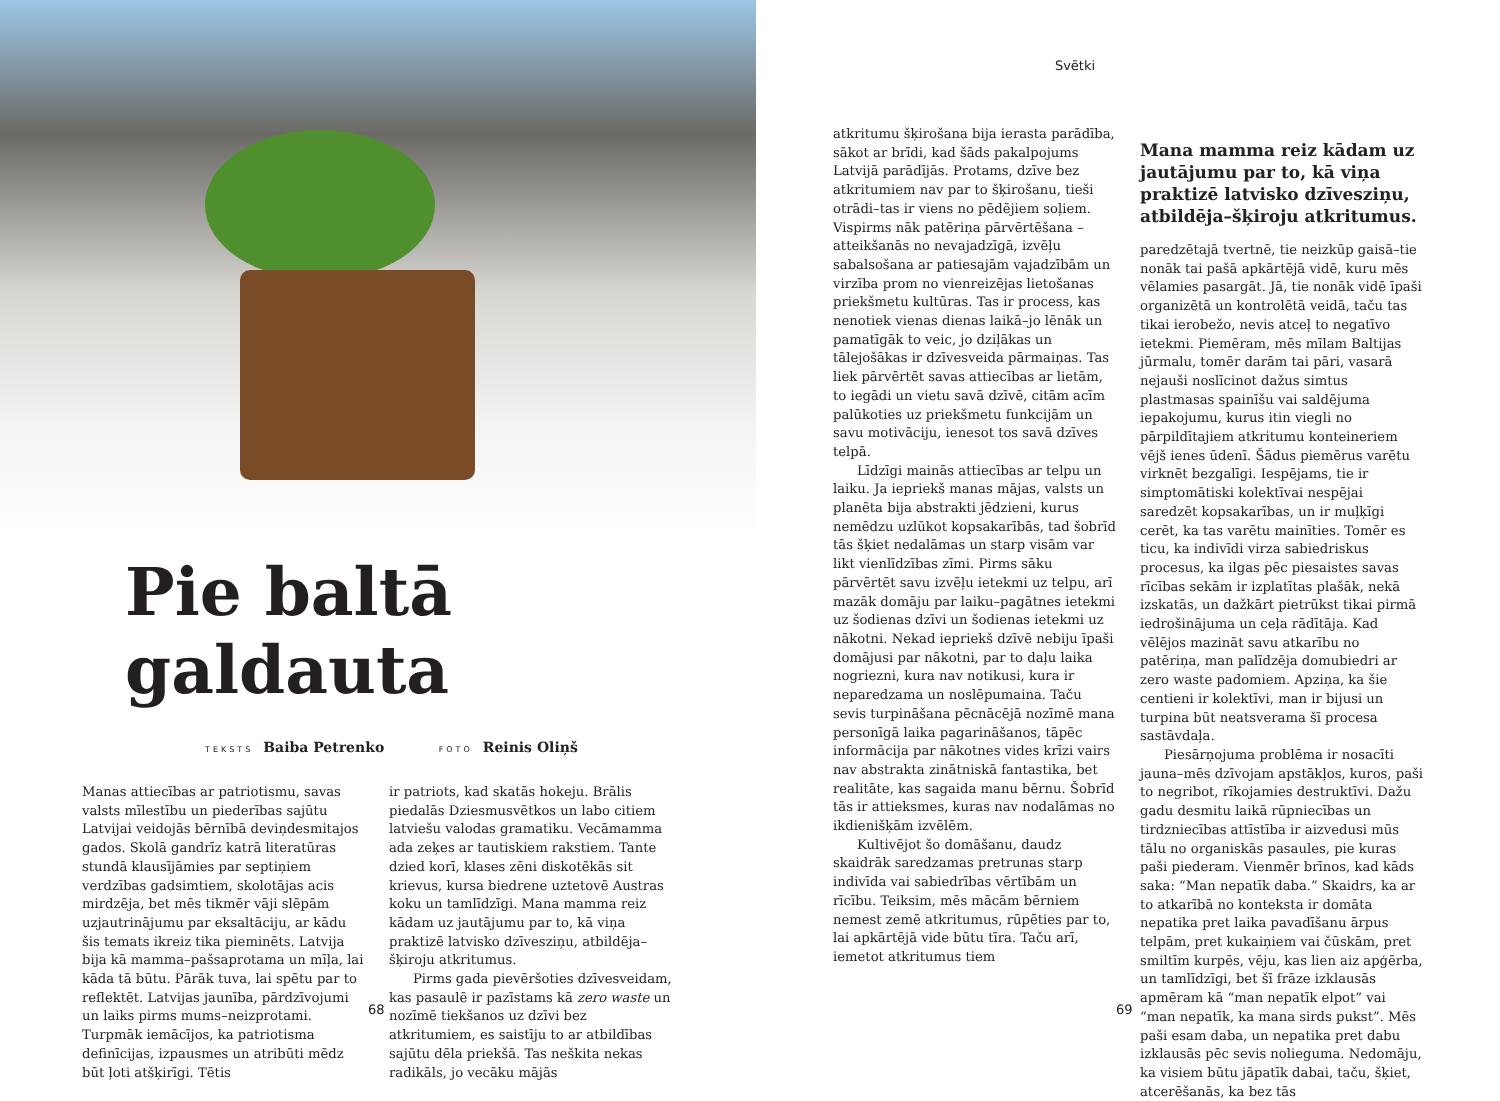Pie baltā galdauta
TEKSTS Baiba Petrenko FOTO Reinis Oliņš
Manas attiecības ar patriotismu, savas valsts mīlestību un piederības sajūtu Latvijai veidojās bērnībā deviņdesmitajos gados. Skolā gandrīz katrā literatūras stundā klausījāmies par septiņiem verdzības gadsimtiem, skolotājas acis mirdzēja, bet mēs tikmēr vāji slēpām uzjautrinājumu par eksaltāciju, ar kādu šis temats ikreiz tika pieminēts. Latvija bija kā mamma–pašsaprotama un mīļa, lai kāda tā būtu. Pārāk tuva, lai spētu par to reflektēt. Latvijas jaunība, pārdzīvojumi un laiks pirms mums–neizprotami. Turpmāk iemācījos, ka patriotisma definīcijas, izpausmes un atribūti mēdz būt ļoti atšķirīgi. Tētis
ir patriots, kad skatās hokeju. Brālis piedalās Dziesmusvētkos un labo citiem latviešu valodas gramatiku. Vecāmamma ada zeķes ar tautiskiem rakstiem. Tante dzied korī, klases zēni diskotēkās sit krievus, kursa biedrene uztetovē Austras koku un tamlīdzīgi. Mana mamma reiz kādam uz jautājumu par to, kā viņa praktizē latvisko dzīvesziņu, atbildēja–šķiroju atkritumus.
Pirms gada pievēršoties dzīvesveidam, kas pasaulē ir pazīstams kā zero waste un nozīmē tiekšanos uz dzīvi bez atkritumiem, es saistīju to ar atbildības sajūtu dēla priekšā. Tas neškita nekas radikāls, jo vecāku mājās
68
Svētki
atkritumu šķirošana bija ierasta parādība, sākot ar brīdi, kad šāds pakalpojums Latvijā parādījās. Protams, dzīve bez atkritumiem nav par to šķirošanu, tieši otrādi–tas ir viens no pēdējiem soļiem. Vispirms nāk patēriņa pārvērtēšana – atteikšanās no nevajadzīgā, izvēļu sabalsošana ar patiesajām vajadzībām un virzība prom no vienreizējas lietošanas priekšmetu kultūras. Tas ir process, kas nenotiek vienas dienas laikā–jo lēnāk un pamatīgāk to veic, jo dziļākas un tālejošākas ir dzīvesveida pārmaiņas. Tas liek pārvērtēt savas attiecības ar lietām, to iegādi un vietu savā dzīvē, citām acīm palūkoties uz priekšmetu funkcijām un savu motivāciju, ienesot tos savā dzīves telpā.
Līdzīgi mainās attiecības ar telpu un laiku. Ja iepriekš manas mājas, valsts un planēta bija abstrakti jēdzieni, kurus nemēdzu uzlūkot kopsakarībās, tad šobrīd tās šķiet nedalāmas un starp visām var likt vienlīdzības zīmi. Pirms sāku pārvērtēt savu izvēļu ietekmi uz telpu, arī mazāk domāju par laiku–pagātnes ietekmi uz šodienas dzīvi un šodienas ietekmi uz nākotni. Nekad iepriekš dzīvē nebiju īpaši domājusi par nākotni, par to daļu laika nogriezni, kura nav notikusi, kura ir neparedzama un noslēpumaina. Taču sevis turpināšana pēcnācējā nozīmē mana personīgā laika pagarināšanos, tāpēc informācija par nākotnes vides krīzi vairs nav abstrakta zinātniskā fantastika, bet realitāte, kas sagaida manu bērnu. Šobrīd tās ir attieksmes, kuras nav nodalāmas no ikdienišķām izvēlēm.
Kultivējot šo domāšanu, daudz skaidrāk saredzamas pretrunas starp indivīda vai sabiedrības vērtībām un rīcību. Teiksim, mēs mācām bērniem nemest zemē atkritumus, rūpēties par to, lai apkārtējā vide būtu tīra. Taču arī, iemetot atkritumus tiem
Mana mamma reiz kādam uz jautājumu par to, kā viņa praktizē latvisko dzīvesziņu, atbildēja–šķiroju atkritumus.
paredzētajā tvertnē, tie neizkūp gaisā–tie nonāk tai pašā apkārtējā vidē, kuru mēs vēlamies pasargāt. Jā, tie nonāk vidē īpaši organizētā un kontrolētā veidā, taču tas tikai ierobežo, nevis atceļ to negatīvo ietekmi. Piemēram, mēs mīlam Baltijas jūrmalu, tomēr darām tai pāri, vasarā nejauši noslīcinot dažus simtus plastmasas spainīšu vai saldējuma iepakojumu, kurus itin viegli no pārpildītajiem atkritumu konteineriem vējš ienes ūdenī. Šādus piemērus varētu virknēt bezgalīgi. Iespējams, tie ir simptomātiski kolektīvai nespējai saredzēt kopsakarības, un ir muļķīgi cerēt, ka tas varētu mainīties. Tomēr es ticu, ka indivīdi virza sabiedriskus procesus, ka ilgas pēc piesaistes savas rīcības sekām ir izplatītas plašāk, nekā izskatās, un dažkārt pietrūkst tikai pirmā iedrošinājuma un ceļa rādītāja. Kad vēlējos mazināt savu atkarību no patēriņa, man palīdzēja domubiedri ar zero waste padomiem. Apziņa, ka šie centieni ir kolektīvi, man ir bijusi un turpina būt neatsverama šī procesa sastāvdaļa.
Piesārņojuma problēma ir nosacīti jauna–mēs dzīvojam apstākļos, kuros, paši to negribot, rīkojamies destruktīvi. Dažu gadu desmitu laikā rūpniecības un tirdzniecības attīstība ir aizvedusi mūs tālu no organiskās pasaules, pie kuras paši piederam. Vienmēr brīnos, kad kāds saka: “Man nepatīk daba.” Skaidrs, ka ar to atkarībā no konteksta ir domāta nepatika pret laika pavadīšanu ārpus telpām, pret kukaiņiem vai čūskām, pret smiltīm kurpēs, vēju, kas lien aiz apģērba, un tamlīdzīgi, bet šī frāze izklausās apmēram kā “man nepatīk elpot” vai “man nepatīk, ka mana sirds pukst”. Mēs paši esam daba, un nepatika pret dabu izklausās pēc sevis nolieguma. Nedomāju, ka visiem būtu jāpatīk dabai, taču, šķiet, atcerēšanās, ka bez tās
69